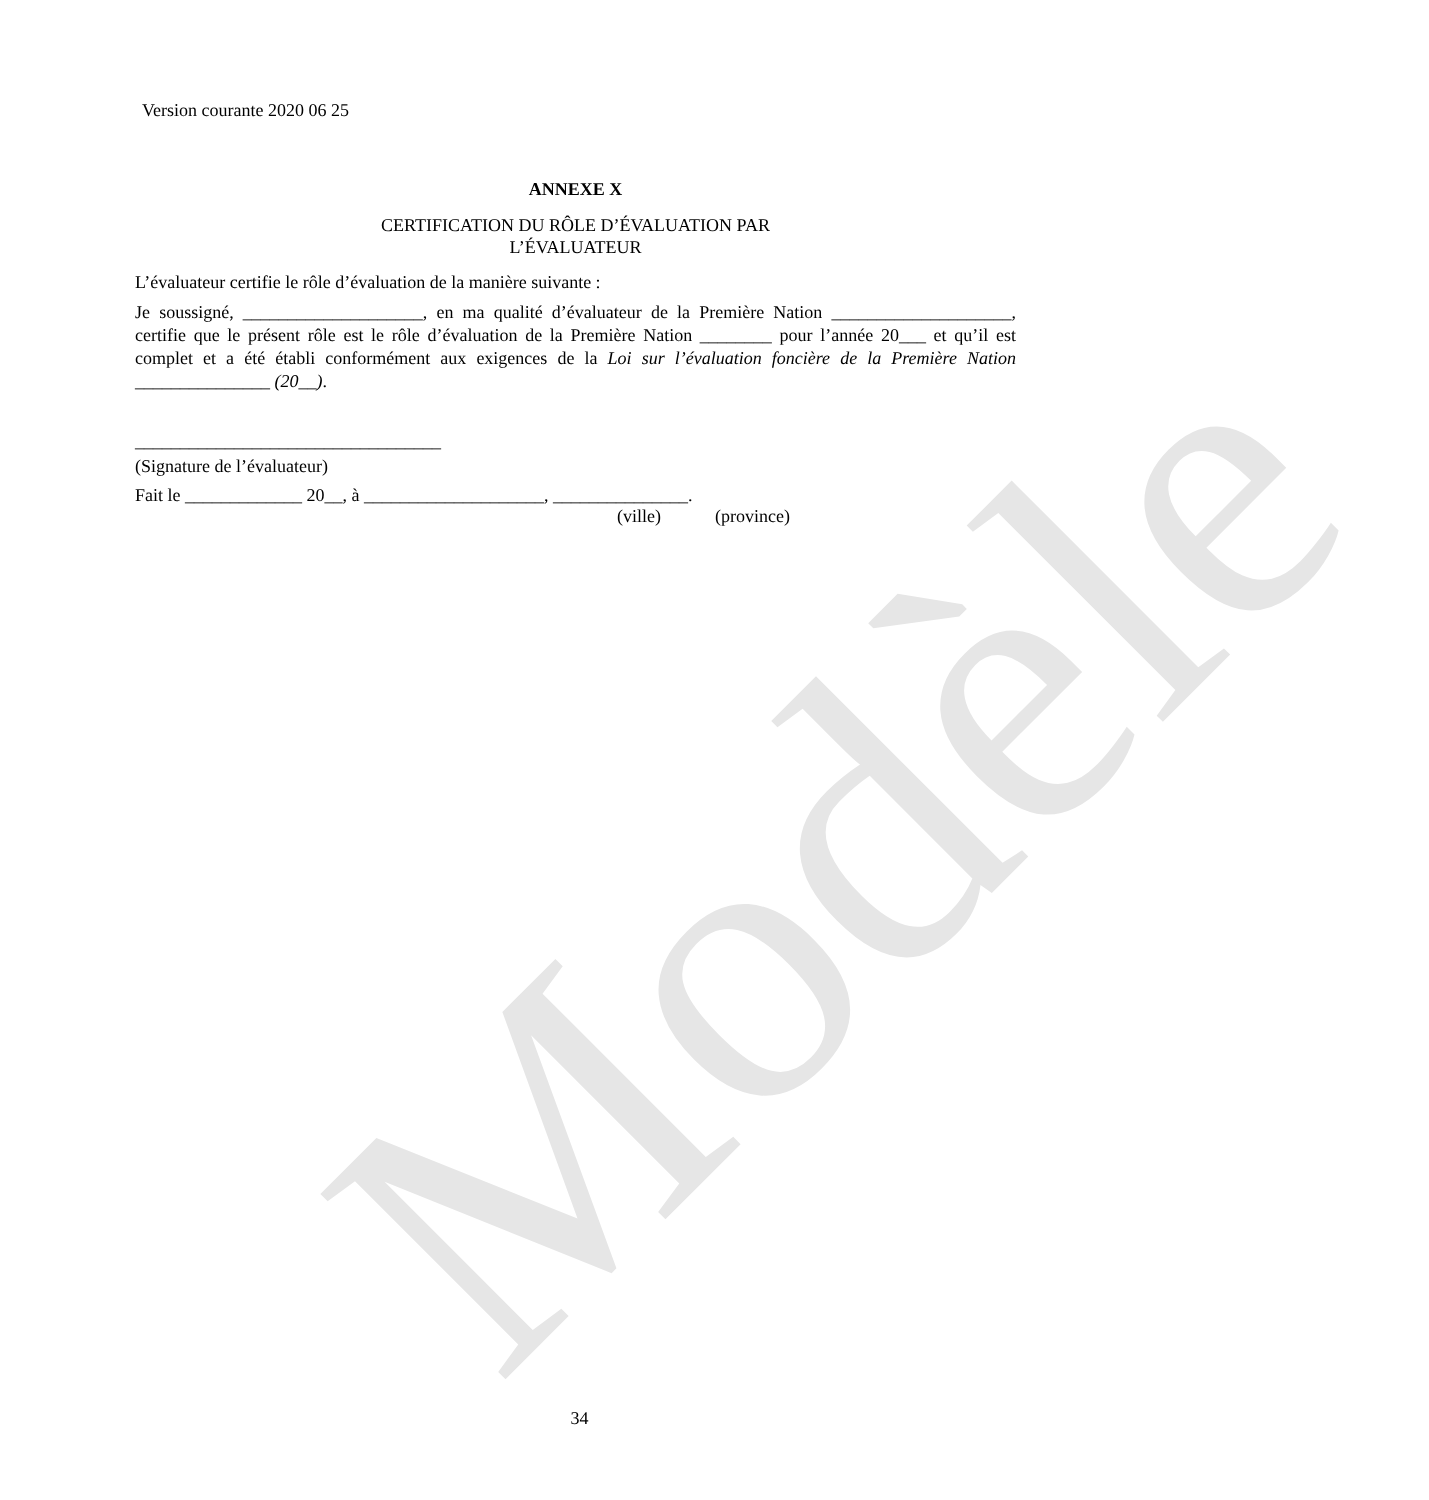Modèle
Version courante 2020 06 25
ANNEXE X
CERTIFICATION DU RÔLE D’ÉVALUATION PAR
L’ÉVALUATEUR
L’évaluateur certifie le rôle d’évaluation de la manière suivante :
Je soussigné, ____________________, en ma qualité d’évaluateur de la Première Nation ____________________, certifie que le présent rôle est le rôle d’évaluation de la Première Nation ________ pour l’année 20___ et qu’il est complet et a été établi conformément aux exigences de la Loi sur l’évaluation foncière de la Première Nation _______________ (20__).
__________________________________
(Signature de l’évaluateur)
Fait le _____________ 20__, à ____________________, _______________.
(ville) (province)
34